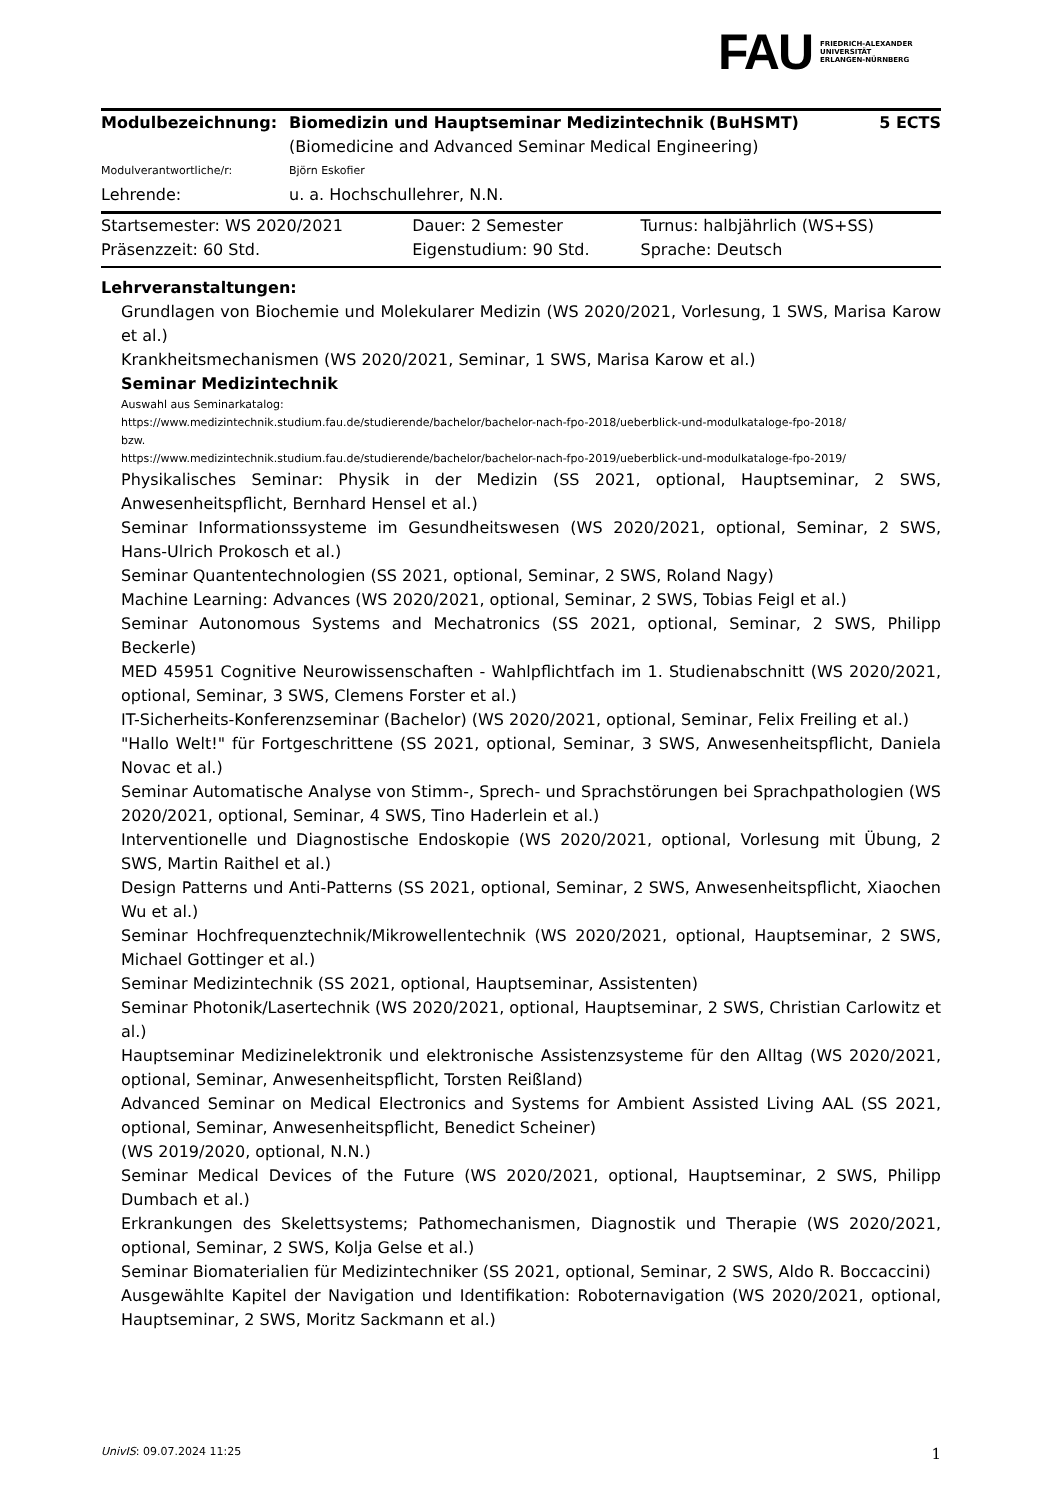FAU
FRIEDRICH-ALEXANDER
UNIVERSITÄT
ERLANGEN-NÜRNBERG
| Modulbezeichnung: | Biomedizin und Hauptseminar Medizintechnik (BuHSMT) (Biomedicine and Advanced Seminar Medical Engineering) | 5 ECTS |
| Modulverantwortliche/r: | Björn Eskofier | |
| Lehrende: | u. a. Hochschullehrer, N.N. | |
| Startsemester: WS 2020/2021 | Dauer: 2 Semester | Turnus: halbjährlich (WS+SS) |
| Präsenzzeit: 60 Std. | Eigenstudium: 90 Std. | Sprache: Deutsch |
Lehrveranstaltungen:
Grundlagen von Biochemie und Molekularer Medizin (WS 2020/2021, Vorlesung, 1 SWS, Marisa Karow et al.)
Krankheitsmechanismen (WS 2020/2021, Seminar, 1 SWS, Marisa Karow et al.)
Seminar Medizintechnik
Auswahl aus Seminarkatalog:
https://www.medizintechnik.studium.fau.de/studierende/bachelor/bachelor-nach-fpo-2018/ueberblick-und-modulkataloge-fpo-2018/
bzw.
https://www.medizintechnik.studium.fau.de/studierende/bachelor/bachelor-nach-fpo-2019/ueberblick-und-modulkataloge-fpo-2019/
Physikalisches Seminar: Physik in der Medizin (SS 2021, optional, Hauptseminar, 2 SWS, Anwesenheitspflicht, Bernhard Hensel et al.)
Seminar Informationssysteme im Gesundheitswesen (WS 2020/2021, optional, Seminar, 2 SWS, Hans-Ulrich Prokosch et al.)
Seminar Quantentechnologien (SS 2021, optional, Seminar, 2 SWS, Roland Nagy)
Machine Learning: Advances (WS 2020/2021, optional, Seminar, 2 SWS, Tobias Feigl et al.)
Seminar Autonomous Systems and Mechatronics (SS 2021, optional, Seminar, 2 SWS, Philipp Beckerle)
MED 45951 Cognitive Neurowissenschaften - Wahlpflichtfach im 1. Studienabschnitt (WS 2020/2021, optional, Seminar, 3 SWS, Clemens Forster et al.)
IT-Sicherheits-Konferenzseminar (Bachelor) (WS 2020/2021, optional, Seminar, Felix Freiling et al.)
"Hallo Welt!" für Fortgeschrittene (SS 2021, optional, Seminar, 3 SWS, Anwesenheitspflicht, Daniela Novac et al.)
Seminar Automatische Analyse von Stimm-, Sprech- und Sprachstörungen bei Sprachpathologien (WS 2020/2021, optional, Seminar, 4 SWS, Tino Haderlein et al.)
Interventionelle und Diagnostische Endoskopie (WS 2020/2021, optional, Vorlesung mit Übung, 2 SWS, Martin Raithel et al.)
Design Patterns und Anti-Patterns (SS 2021, optional, Seminar, 2 SWS, Anwesenheitspflicht, Xiaochen Wu et al.)
Seminar Hochfrequenztechnik/Mikrowellentechnik (WS 2020/2021, optional, Hauptseminar, 2 SWS, Michael Gottinger et al.)
Seminar Medizintechnik (SS 2021, optional, Hauptseminar, Assistenten)
Seminar Photonik/Lasertechnik (WS 2020/2021, optional, Hauptseminar, 2 SWS, Christian Carlowitz et al.)
Hauptseminar Medizinelektronik und elektronische Assistenzsysteme für den Alltag (WS 2020/2021, optional, Seminar, Anwesenheitspflicht, Torsten Reißland)
Advanced Seminar on Medical Electronics and Systems for Ambient Assisted Living AAL (SS 2021, optional, Seminar, Anwesenheitspflicht, Benedict Scheiner)
(WS 2019/2020, optional, N.N.)
Seminar Medical Devices of the Future (WS 2020/2021, optional, Hauptseminar, 2 SWS, Philipp Dumbach et al.)
Erkrankungen des Skelettsystems; Pathomechanismen, Diagnostik und Therapie (WS 2020/2021, optional, Seminar, 2 SWS, Kolja Gelse et al.)
Seminar Biomaterialien für Medizintechniker (SS 2021, optional, Seminar, 2 SWS, Aldo R. Boccaccini)
Ausgewählte Kapitel der Navigation und Identifikation: Roboternavigation (WS 2020/2021, optional, Hauptseminar, 2 SWS, Moritz Sackmann et al.)
UnivIS: 09.07.2024 11:25 1